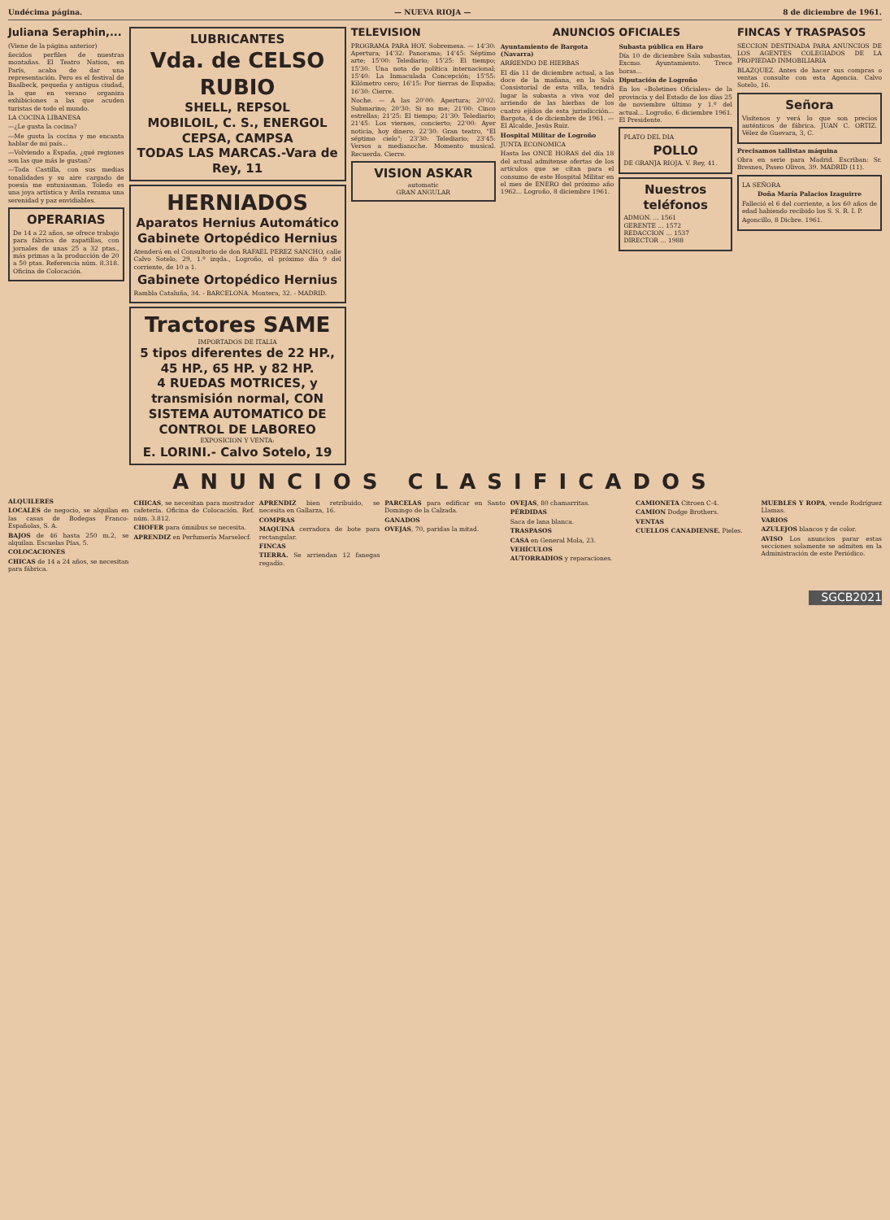Undécima página. — NUEVA RIOJA — 8 de diciembre de 1961.
Juliana Seraphin,...
(Viene de la página anterior)
ñecidos perfiles de nuestras montañas. El Teatro Nation, en París, acaba de dar una representación. Pero es el festival de Baalbeck, pequeña y antigua ciudad, la que en verano organiza exhibiciones a las que acuden turistas de todo el mundo.
LA COCINA LIBANESA
—¿Le gusta la cocina?
—Me gusta la cocina y me encanta hablar de mi país...
—Volviendo a España, ¿qué regiones son las que más le gustan?
—Toda Castilla, con sus medias tonalidades y su aire cargado de poesía me entusiasman. Toledo es una joya artística y Avila rezuma una serenidad y paz envidiables.
OPERARIAS
De 14 a 22 años, se ofrece trabajo para fábrica de zapatillas, con jornales de unas 25 a 32 ptas., más primas a la producción de 20 a 50 ptas. Referencia núm. 8.318. Oficina de Colocación.
LUBRICANTES
Vda. de CELSO RUBIO
SHELL, REPSOL
MOBILOIL, C. S., ENERGOL
CEPSA, CAMPSA
TODAS LAS MARCAS.-Vara de Rey, 11
HERNIADOS
Aparatos Hernius Automático
Gabinete Ortopédico Hernius
Atenderá en el Consultorio de don RAFAEL PEREZ SANCHO, calle Calvo Sotelo, 29, 1.º izqda., Logroño, el próximo día 9 del corriente, de 10 a 1.
Gabinete Ortopédico Hernius
Rambla Cataluña, 34. - BARCELONA. Montera, 32. - MADRID.
Tractores SAME
IMPORTADOS DE ITALIA
5 tipos diferentes de 22 HP., 45 HP., 65 HP. y 82 HP.
4 RUEDAS MOTRICES, y transmisión normal, CON SISTEMA AUTOMATICO DE CONTROL DE LABOREO
EXPOSICION Y VENTA:
E. LORINI.- Calvo Sotelo, 19
TELEVISION
PROGRAMA PARA HOY. Sobremesa. — 14'30: Apertura; 14'32: Panorama; 14'45: Séptimo arte; 15'00: Telediario; 15'25: El tiempo; 15'30: Una nota de política internacional; 15'40: La Inmaculada Concepción; 15'55: Kilómetro cero; 16'15: Por tierras de España; 16'30: Cierre.
Noche. — A las 20'00: Apertura; 20'02: Submarino; 20'30: Si no me; 21'00: Cinco estrellas; 21'25: El tiempo; 21'30: Telediario; 21'45: Los viernes, concierto; 22'00: Ayer noticia, hoy dinero; 22'30: Gran teatro, "El séptimo cielo"; 23'30: Telediario; 23'45: Versos a medianoche. Momento musical. Recuerda. Cierre.
VISION ASKAR
automatic
GRAN ANGULAR
ANUNCIOS OFICIALES
Ayuntamiento de Bargota (Navarra)
ARRIENDO DE HIERBAS
El día 11 de diciembre actual, a las doce de la mañana, en la Sala Consistorial de esta villa, tendrá lugar la subasta a viva voz del arriendo de las hierbas de los cuatro ejidos de esta jurisdicción... Bargota, 4 de diciembre de 1961. —El Alcalde, Jesús Ruiz.
Hospital Militar de Logroño
JUNTA ECONOMICA
Hasta las ONCE HORAS del día 18 del actual admítense ofertas de los artículos que se citan para el consumo de este Hospital Militar en el mes de ENERO del próximo año 1962... Logroño, 8 diciembre 1961.
Subasta pública en Haro
Día 10 de diciembre Sala subastas, Excmo. Ayuntamiento. Trece horas...
Diputación de Logroño
En los «Boletines Oficiales» de la provincia y del Estado de los días 25 de noviembre último y 1.º del actual... Logroño, 6 diciembre 1961. El Presidente.
PLATO DEL DIA
POLLO
DE GRANJA RIOJA. V. Rey, 41.
Nuestros teléfonos
ADMON. ... 1561
GERENTE ... 1572
REDACCION ... 1537
DIRECTOR ... 1988
FINCAS Y TRASPASOS
SECCION DESTINADA PARA ANUNCIOS DE LOS AGENTES COLEGIADOS DE LA PROPIEDAD INMOBILIARIA
BLAZQUEZ. Antes de hacer sus compras o ventas consulte con esta Agencia. Calvo Sotelo, 16.
Señora
Visítenos y verá lo que son precios auténticos de fábrica. JUAN C. ORTIZ. Vélez de Guevara, 3, C.
Precisamos tallistas máquina
Obra en serie para Madrid. Escriban: Sr. Bresnes, Paseo Olivos, 39. MADRID (11).
LA SEÑORA
Doña María Palacios Izaguirre
Falleció el 6 del corriente, a los 60 años de edad habiendo recibido los S. S. R. I. P.
Agoncillo, 8 Dicbre. 1961.
ANUNCIOS CLASIFICADOS
ALQUILERES
LOCALES de negocio, se alquilan en las casas de Bodegas Franco-Españolas, S. A.
BAJOS de 46 hasta 250 m.2, se alquilan. Escuelas Pías, 5.
COLOCACIONES
CHICAS de 14 a 24 años, se necesitan para fábrica.
CHICAS, se necesitan para mostrador cafetería. Oficina de Colocación. Ref. núm. 3.812.
CHOFER para ómnibus se necesita.
APRENDIZ en Perfumería Marselecf.
APRENDIZ bien retribuido, se necesita en Gallarza, 16.
COMPRAS
MAQUINA cerradora de bote para rectangular.
FINCAS
TIERRA. Se arriendan 12 fanegas regadío.
PARCELAS para edificar en Santo Domingo de la Calzada.
GANADOS
OVEJAS, 70, paridas la mitad.
OVEJAS, 80 chamarritas.
PÉRDIDAS
Saca de lana blanca.
TRASPASOS
CASA en General Mola, 23.
VEHÍCULOS
AUTORRADIOS y reparaciones.
CAMIONETA Citroen C-4.
CAMION Dodge Brothers.
VENTAS
CUELLOS CANADIENSE. Pieles.
MUEBLES Y ROPA, vende Rodríguez Llamas.
VARIOS
AZULEJOS blancos y de color.
AVISO Los anuncios parar estas secciones solamente se admiten en la Administración de este Periódico.
SGCB2021